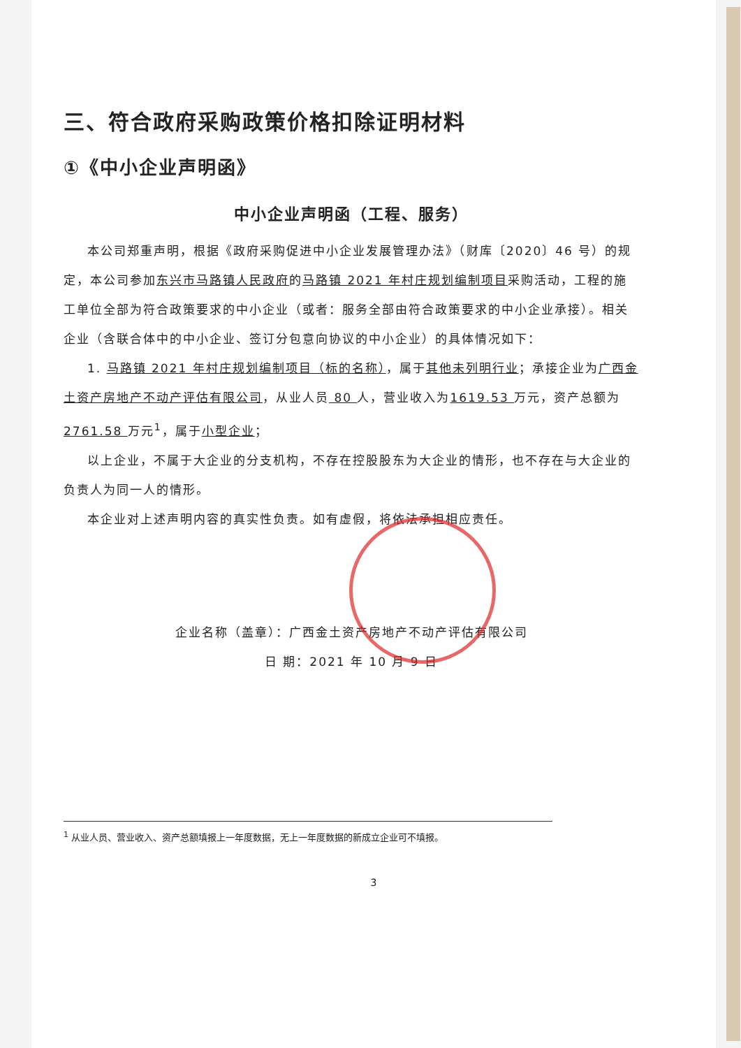三、符合政府采购政策价格扣除证明材料
①《中小企业声明函》
中小企业声明函（工程、服务）
本公司郑重声明，根据《政府采购促进中小企业发展管理办法》（财库〔2020〕46 号）的规定，本公司参加东兴市马路镇人民政府的马路镇 2021 年村庄规划编制项目采购活动，工程的施工单位全部为符合政策要求的中小企业（或者：服务全部由符合政策要求的中小企业承接）。相关企业（含联合体中的中小企业、签订分包意向协议的中小企业）的具体情况如下：
1. 马路镇 2021 年村庄规划编制项目（标的名称），属于其他未列明行业；承接企业为广西金土资产房地产不动产评估有限公司，从业人员 80 人，营业收入为1619.53 万元，资产总额为2761.58 万元<sup>1</sup>，属于小型企业；
以上企业，不属于大企业的分支机构，不存在控股股东为大企业的情形，也不存在与大企业的负责人为同一人的情形。
本企业对上述声明内容的真实性负责。如有虚假，将依法承担相应责任。
企业名称（盖章）：广西金土资产房地产不动产评估有限公司
日 期：2021 年 10 月 9 日
<sup>1</sup> 从业人员、营业收入、资产总额填报上一年度数据，无上一年度数据的新成立企业可不填报。
3